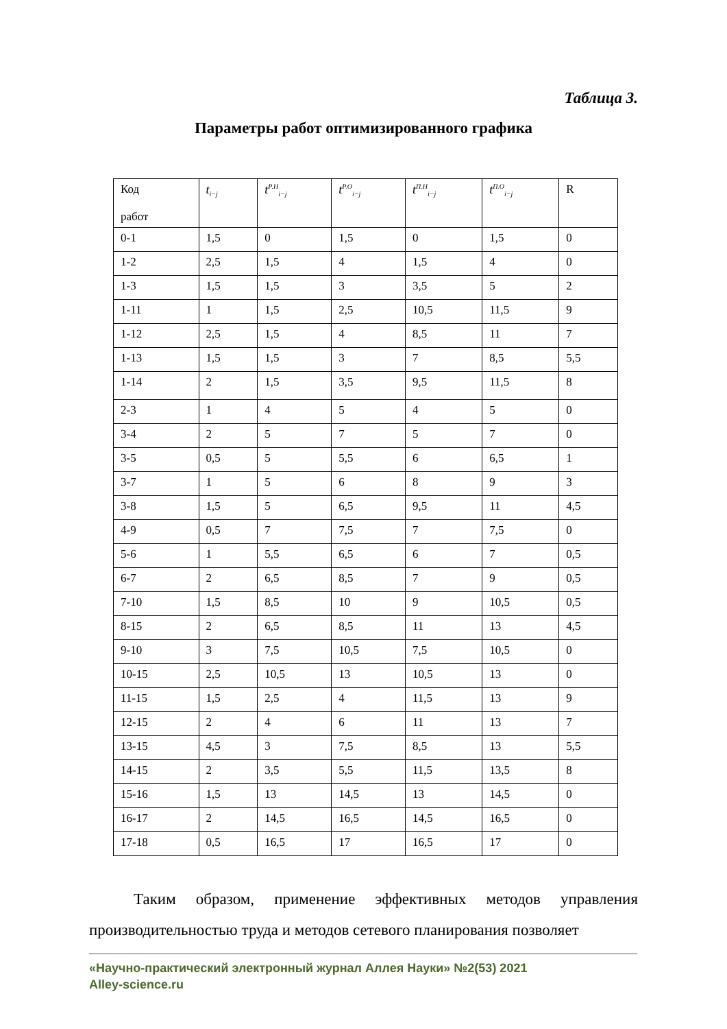Таблица 3.
Параметры работ оптимизированного графика
| Код работ | t<sub>i−j</sub> | t<sup>Р.Н</sup><sub>i−j</sub> | t<sup>Р.О</sup><sub>i−j</sub> | t<sup>П.Н</sup><sub>i−j</sub> | t<sup>П.О</sup><sub>i−j</sub> | R |
| --- | --- | --- | --- | --- | --- | --- |
| 0-1 | 1,5 | 0 | 1,5 | 0 | 1,5 | 0 |
| 1-2 | 2,5 | 1,5 | 4 | 1,5 | 4 | 0 |
| 1-3 | 1,5 | 1,5 | 3 | 3,5 | 5 | 2 |
| 1-11 | 1 | 1,5 | 2,5 | 10,5 | 11,5 | 9 |
| 1-12 | 2,5 | 1,5 | 4 | 8,5 | 11 | 7 |
| 1-13 | 1,5 | 1,5 | 3 | 7 | 8,5 | 5,5 |
| 1-14 | 2 | 1,5 | 3,5 | 9,5 | 11,5 | 8 |
| 2-3 | 1 | 4 | 5 | 4 | 5 | 0 |
| 3-4 | 2 | 5 | 7 | 5 | 7 | 0 |
| 3-5 | 0,5 | 5 | 5,5 | 6 | 6,5 | 1 |
| 3-7 | 1 | 5 | 6 | 8 | 9 | 3 |
| 3-8 | 1,5 | 5 | 6,5 | 9,5 | 11 | 4,5 |
| 4-9 | 0,5 | 7 | 7,5 | 7 | 7,5 | 0 |
| 5-6 | 1 | 5,5 | 6,5 | 6 | 7 | 0,5 |
| 6-7 | 2 | 6,5 | 8,5 | 7 | 9 | 0,5 |
| 7-10 | 1,5 | 8,5 | 10 | 9 | 10,5 | 0,5 |
| 8-15 | 2 | 6,5 | 8,5 | 11 | 13 | 4,5 |
| 9-10 | 3 | 7,5 | 10,5 | 7,5 | 10,5 | 0 |
| 10-15 | 2,5 | 10,5 | 13 | 10,5 | 13 | 0 |
| 11-15 | 1,5 | 2,5 | 4 | 11,5 | 13 | 9 |
| 12-15 | 2 | 4 | 6 | 11 | 13 | 7 |
| 13-15 | 4,5 | 3 | 7,5 | 8,5 | 13 | 5,5 |
| 14-15 | 2 | 3,5 | 5,5 | 11,5 | 13,5 | 8 |
| 15-16 | 1,5 | 13 | 14,5 | 13 | 14,5 | 0 |
| 16-17 | 2 | 14,5 | 16,5 | 14,5 | 16,5 | 0 |
| 17-18 | 0,5 | 16,5 | 17 | 16,5 | 17 | 0 |
Таким образом, применение эффективных методов управления производительностью труда и методов сетевого планирования позволяет
«Научно-практический электронный журнал Аллея Науки» №2(53) 2021
Alley-science.ru